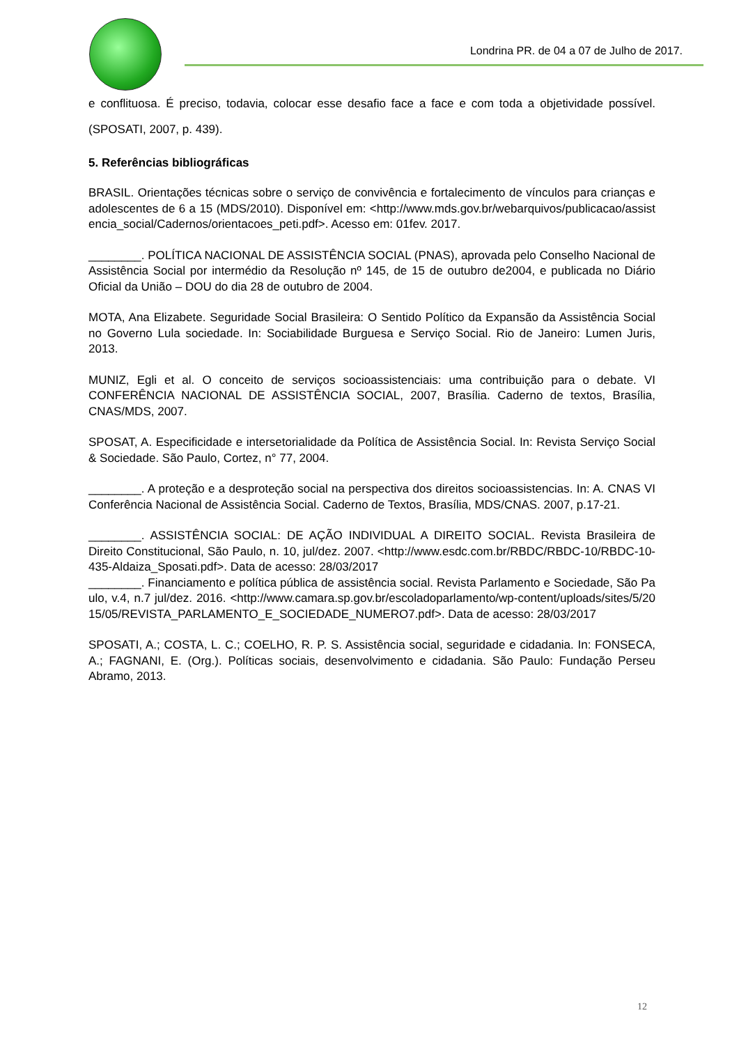Londrina PR. de 04 a 07 de Julho de 2017.
e conflituosa. É preciso, todavia, colocar esse desafio face a face e com toda a objetividade possível. (SPOSATI, 2007, p. 439).
5. Referências bibliográficas
BRASIL. Orientações técnicas sobre o serviço de convivência e fortalecimento de vínculos para crianças e adolescentes de 6 a 15 (MDS/2010). Disponível em: <http://www.mds.gov.br/webarquivos/publicacao/assistencia_social/Cadernos/orientacoes_peti.pdf>. Acesso em: 01fev. 2017.
________. POLÍTICA NACIONAL DE ASSISTÊNCIA SOCIAL (PNAS), aprovada pelo Conselho Nacional de Assistência Social por intermédio da Resolução nº 145, de 15 de outubro de2004, e publicada no Diário Oficial da União – DOU do dia 28 de outubro de 2004.
MOTA, Ana Elizabete. Seguridade Social Brasileira: O Sentido Político da Expansão da Assistência Social no Governo Lula sociedade. In: Sociabilidade Burguesa e Serviço Social. Rio de Janeiro: Lumen Juris, 2013.
MUNIZ, Egli et al. O conceito de serviços socioassistenciais: uma contribuição para o debate. VI CONFERÊNCIA NACIONAL DE ASSISTÊNCIA SOCIAL, 2007, Brasília. Caderno de textos, Brasília, CNAS/MDS, 2007.
SPOSAT, A. Especificidade e intersetorialidade da Política de Assistência Social. In: Revista Serviço Social & Sociedade. São Paulo, Cortez, n° 77, 2004.
________. A proteção e a desproteção social na perspectiva dos direitos socioassistencias. In: A. CNAS VI Conferência Nacional de Assistência Social. Caderno de Textos, Brasília, MDS/CNAS. 2007, p.17-21.
________. ASSISTÊNCIA SOCIAL: DE AÇÃO INDIVIDUAL A DIREITO SOCIAL. Revista Brasileira de Direito Constitucional, São Paulo, n. 10, jul/dez. 2007. <http://www.esdc.com.br/RBDC/RBDC-10/RBDC-10-435-Aldaiza_Sposati.pdf>. Data de acesso: 28/03/2017
________. Financiamento e política pública de assistência social. Revista Parlamento e Sociedade, São Paulo, v.4, n.7 jul/dez. 2016. <http://www.camara.sp.gov.br/escoladoparlamento/wp-content/uploads/sites/5/2015/05/REVISTA_PARLAMENTO_E_SOCIEDADE_NUMERO7.pdf>. Data de acesso: 28/03/2017
SPOSATI, A.; COSTA, L. C.; COELHO, R. P. S. Assistência social, seguridade e cidadania. In: FONSECA, A.; FAGNANI, E. (Org.). Políticas sociais, desenvolvimento e cidadania. São Paulo: Fundação Perseu Abramo, 2013.
12